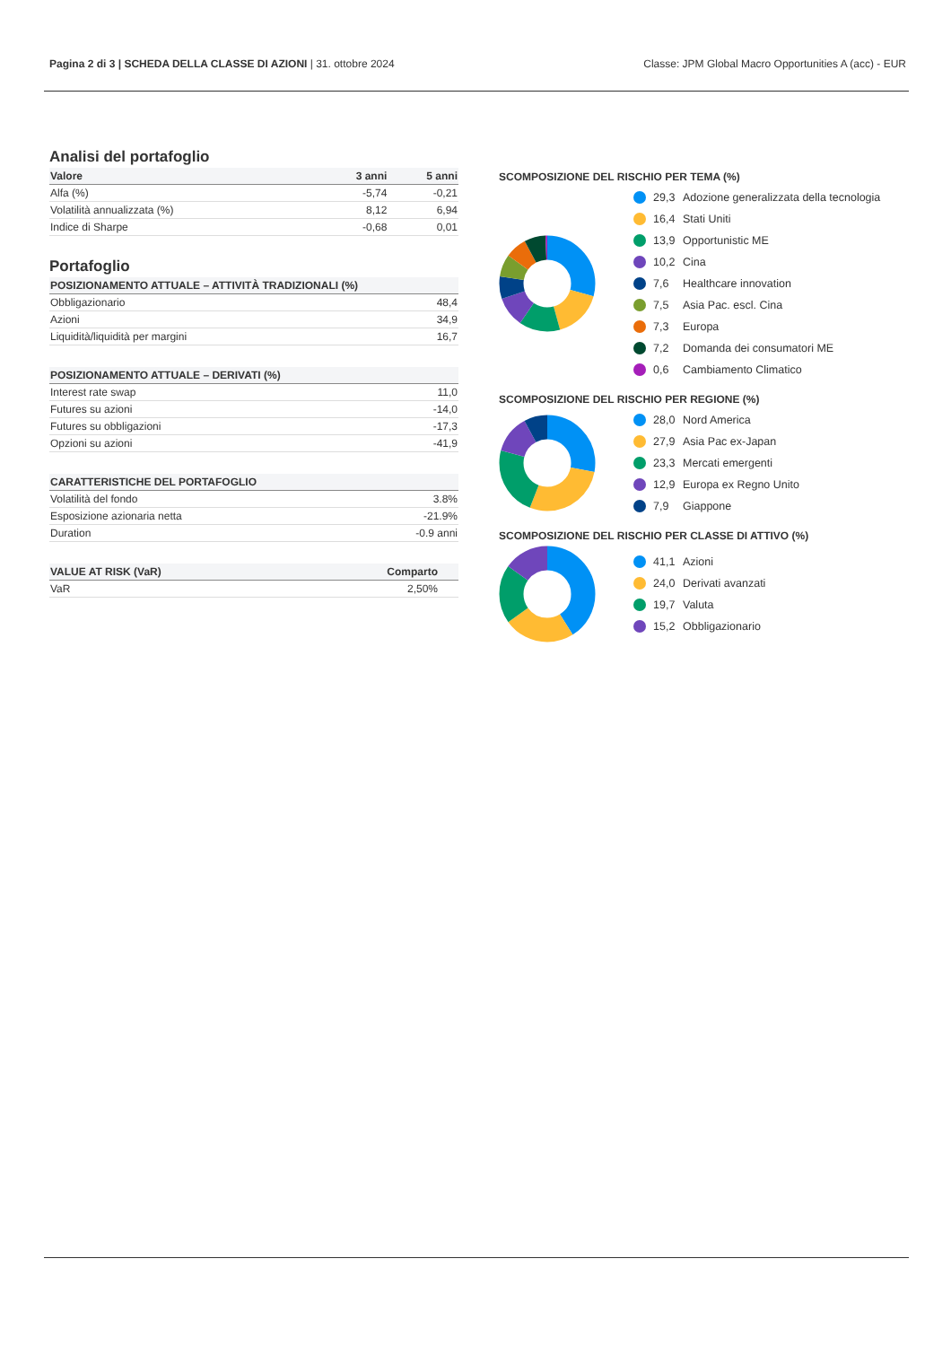Pagina 2 di 3 | SCHEDA DELLA CLASSE DI AZIONI | 31. ottobre 2024
Classe: JPM Global Macro Opportunities A (acc) - EUR
Analisi del portafoglio
| Valore | 3 anni | 5 anni |
| --- | --- | --- |
| Alfa (%) | -5,74 | -0,21 |
| Volatilità annualizzata (%) | 8,12 | 6,94 |
| Indice di Sharpe | -0,68 | 0,01 |
Portafoglio
| POSIZIONAMENTO ATTUALE – ATTIVITÀ TRADIZIONALI (%) | |
| --- | --- |
| Obbligazionario | 48,4 |
| Azioni | 34,9 |
| Liquidità/liquidità per margini | 16,7 |
| POSIZIONAMENTO ATTUALE – DERIVATI (%) | |
| --- | --- |
| Interest rate swap | 11,0 |
| Futures su azioni | -14,0 |
| Futures su obbligazioni | -17,3 |
| Opzioni su azioni | -41,9 |
| CARATTERISTICHE DEL PORTAFOGLIO | |
| --- | --- |
| Volatilità del fondo | 3.8% |
| Esposizione azionaria netta | -21.9% |
| Duration | -0.9 anni |
| VALUE AT RISK (VaR) | Comparto | |
| --- | --- | --- |
| VaR | 2,50% | |
SCOMPOSIZIONE DEL RISCHIO PER TEMA (%)
29,3 Adozione generalizzata della tecnologia
16,4 Stati Uniti
13,9 Opportunistic ME
10,2 Cina
7,6 Healthcare innovation
7,5 Asia Pac. escl. Cina
7,3 Europa
7,2 Domanda dei consumatori ME
0,6 Cambiamento Climatico
SCOMPOSIZIONE DEL RISCHIO PER REGIONE (%)
28,0 Nord America
27,9 Asia Pac ex-Japan
23,3 Mercati emergenti
12,9 Europa ex Regno Unito
7,9 Giappone
SCOMPOSIZIONE DEL RISCHIO PER CLASSE DI ATTIVO (%)
41,1 Azioni
24,0 Derivati avanzati
19,7 Valuta
15,2 Obbligazionario